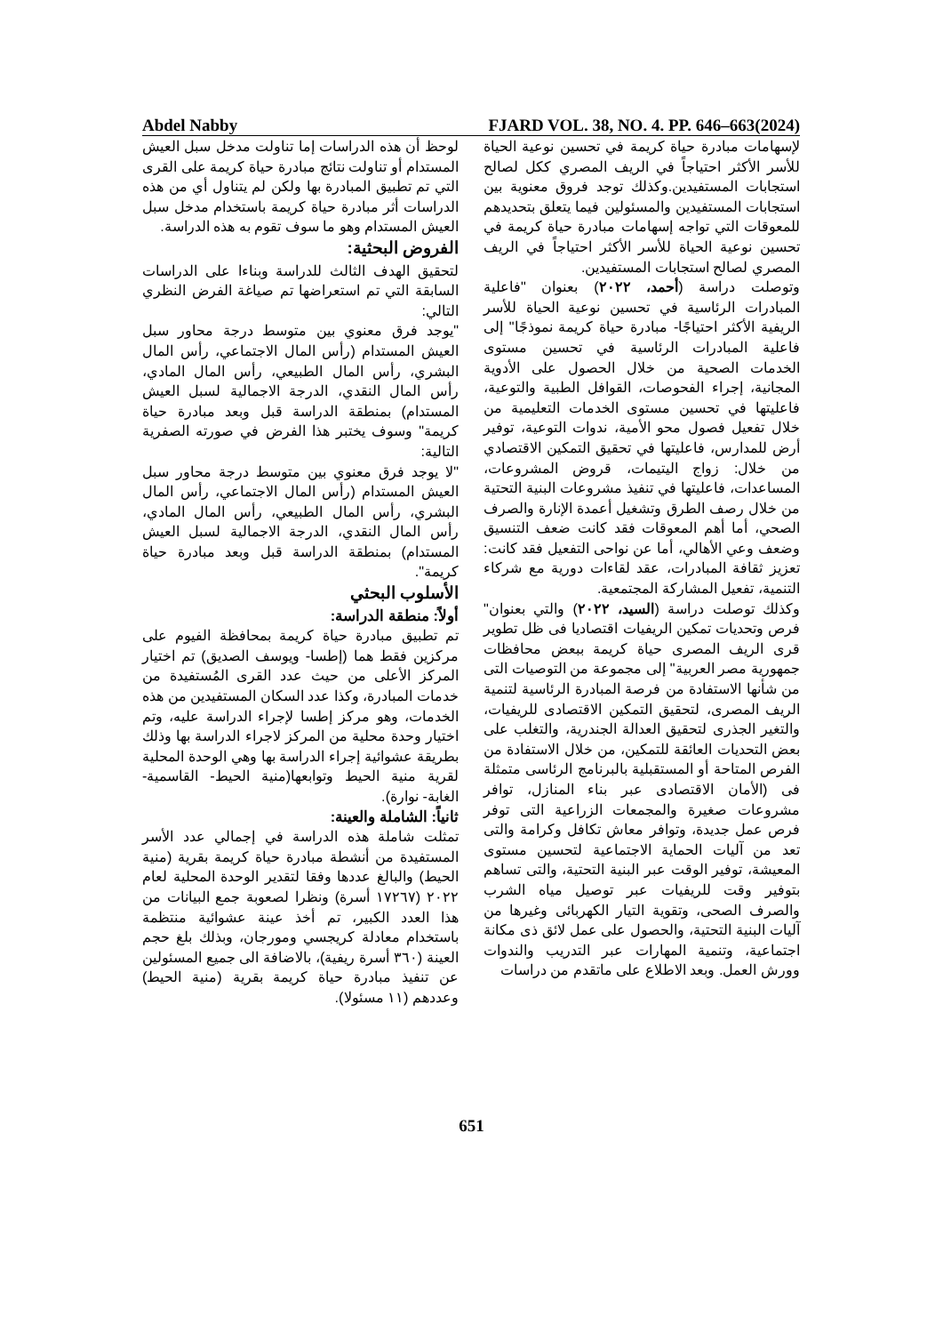Abdel Nabby FJARD VOL. 38, NO. 4. PP. 646–663(2024)
لإسهامات مبادرة حياة كريمة في تحسين نوعية الحياة للأسر الأكثر احتياجاً في الريف المصري ككل لصالح استجابات المستفيدين.وكذلك توجد فروق معنوية بين استجابات المستفيدين والمسئولين فيما يتعلق بتحديدهم للمعوقات التي تواجه إسهامات مبادرة حياة كريمة في تحسين نوعية الحياة للأسر الأكثر احتياجاً في الريف المصري لصالح استجابات المستفيدين.
وتوصلت دراسة (أحمد، ٢٠٢٢) بعنوان "فاعلية المبادرات الرئاسية في تحسين نوعية الحياة للأسر الريفية الأكثر احتياجًا- مبادرة حياة كريمة نموذجًا" إلى فاعلية المبادرات الرئاسية في تحسين مستوى الخدمات الصحية من خلال الحصول على الأدوية المجانية، إجراء الفحوصات، القوافل الطبية والتوعية، فاعليتها في تحسين مستوى الخدمات التعليمية من خلال تفعيل فصول محو الأمية، ندوات التوعية، توفير أرض للمدارس، فاعليتها في تحقيق التمكين الاقتصادي من خلال: زواج اليتيمات، قروض المشروعات، المساعدات، فاعليتها في تنفيذ مشروعات البنية التحتية من خلال رصف الطرق وتشغيل أعمدة الإنارة والصرف الصحي، أما أهم المعوقات فقد كانت ضعف التنسيق وضعف وعي الأهالي، أما عن نواحى التفعيل فقد كانت: تعزيز ثقافة المبادرات، عقد لقاءات دورية مع شركاء التنمية، تفعيل المشاركة المجتمعية.
وكذلك توصلت دراسة (السيد، ٢٠٢٢) والتي بعنوان" فرص وتحديات تمكين الريفيات اقتصاديا فى ظل تطوير قرى الريف المصرى حياة كريمة ببعض محافظات جمهورية مصر العربية" إلى مجموعة من التوصيات التى من شأنها الاستفادة من فرصة المبادرة الرئاسية لتنمية الريف المصرى، لتحقيق التمكين الاقتصادى للريفيات، والتغير الجذرى لتحقيق العدالة الجندرية، والتغلب على بعض التحديات العائقة للتمكين، من خلال الاستفادة من الفرص المتاحة أو المستقبلية بالبرنامج الرئاسى متمثلة فى (الأمان الاقتصادى عبر بناء المنازل، توافر مشروعات صغيرة والمجمعات الزراعية التى توفر فرص عمل جديدة، وتوافر معاش تكافل وكرامة والتى تعد من آليات الحماية الاجتماعية لتحسين مستوى المعيشة، توفير الوقت عبر البنية التحتية، والتى تساهم بتوفير وقت للريفيات عبر توصيل مياه الشرب والصرف الصحى، وتقوية التيار الكهربائى وغيرها من آليات البنية التحتية، والحصول على عمل لائق ذى مكانة اجتماعية، وتنمية المهارات عبر التدريب والندوات وورش العمل. وبعد الاطلاع على ماتقدم من دراسات
لوحظ أن هذه الدراسات إما تناولت مدخل سبل العيش المستدام أو تناولت نتائج مبادرة حياة كريمة على القرى التي تم تطبيق المبادرة بها ولكن لم يتناول أي من هذه الدراسات أثر مبادرة حياة كريمة باستخدام مدخل سبل العيش المستدام وهو ما سوف تقوم به هذه الدراسة.
الفروض البحثية:
لتحقيق الهدف الثالث للدراسة وبناءا على الدراسات السابقة التي تم استعراضها تم صياغة الفرض النظري التالي:
"يوجد فرق معنوي بين متوسط درجة محاور سبل العيش المستدام (رأس المال الاجتماعي، رأس المال البشري، رأس المال الطبيعي، رأس المال المادي، رأس المال النقدي، الدرجة الاجمالية لسبل العيش المستدام) بمنطقة الدراسة قبل وبعد مبادرة حياة كريمة" وسوف يختبر هذا الفرض في صورته الصفرية التالية:
"لا يوجد فرق معنوي بين متوسط درجة محاور سبل العيش المستدام (رأس المال الاجتماعي، رأس المال البشري، رأس المال الطبيعي، رأس المال المادي، رأس المال النقدي، الدرجة الاجمالية لسبل العيش المستدام) بمنطقة الدراسة قبل وبعد مبادرة حياة كريمة".
الأسلوب البحثي
أولاً: منطقة الدراسة:
تم تطبيق مبادرة حياة كريمة بمحافظة الفيوم على مركزين فقط هما (إطسا- ويوسف الصديق) تم اختيار المركز الأعلى من حيث عدد القرى المُستفيدة من خدمات المبادرة، وكذا عدد السكان المستفيدين من هذه الخدمات، وهو مركز إطسا لإجراء الدراسة عليه، وتم اختيار وحدة محلية من المركز لاجراء الدراسة بها وذلك بطريقة عشوائية إجراء الدراسة بها وهي الوحدة المحلية لقرية منية الحيط وتوابعها(منية الحيط- القاسمية- الغابة- نوارة).
ثانياً: الشاملة والعينة:
تمثلت شاملة هذه الدراسة في إجمالي عدد الأسر المستفيدة من أنشطة مبادرة حياة كريمة بقرية (منية الحيط) والبالغ عددها وفقا لتقدير الوحدة المحلية لعام ٢٠٢٢ (١٧٢٦٧ أسرة) ونظرا لصعوبة جمع البيانات من هذا العدد الكبير، تم أخذ عينة عشوائية منتظمة باستخدام معادلة كريجسي ومورجان، وبذلك بلغ حجم العينة (٣٦٠ أسرة ريفية)، بالاضافة الى جميع المسئولين عن تنفيذ مبادرة حياة كريمة بقرية (منية الحيط) وعددهم (١١ مسئولا).
651